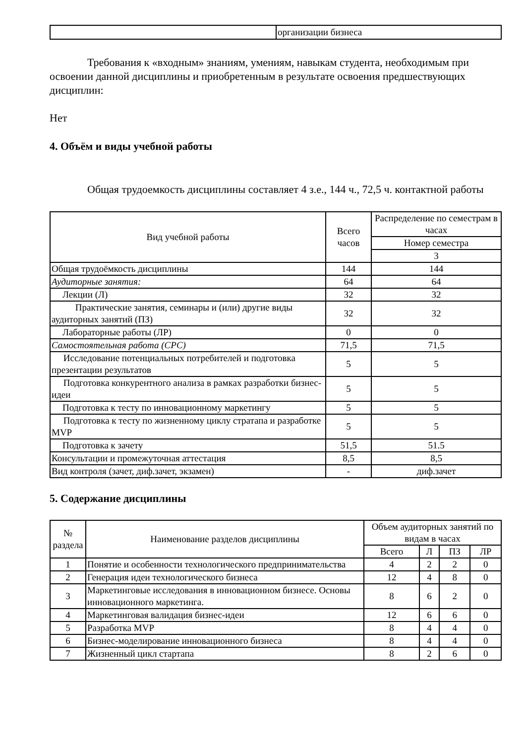| | организации бизнеса |
Требования к «входным» знаниям, умениям, навыкам студента, необходимым при освоении данной дисциплины и приобретенным в результате освоения предшествующих дисциплин:
Нет
4. Объём и виды учебной работы
Общая трудоемкость дисциплины составляет 4 з.е., 144 ч., 72,5 ч. контактной работы
| Вид учебной работы | Всего часов | Распределение по семестрам в часах |
| --- | --- | --- |
| | | Номер семестра |
| | | 3 |
| Общая трудоёмкость дисциплины | 144 | 144 |
| Аудиторные занятия: | 64 | 64 |
| Лекции (Л) | 32 | 32 |
| Практические занятия, семинары и (или) другие виды аудиторных занятий (ПЗ) | 32 | 32 |
| Лабораторные работы (ЛР) | 0 | 0 |
| Самостоятельная работа (СРС) | 71,5 | 71,5 |
| Исследование потенциальных потребителей и подготовка презентации результатов | 5 | 5 |
| Подготовка конкурентного анализа в рамках разработки бизнес-идеи | 5 | 5 |
| Подготовка к тесту по инновационному маркетингу | 5 | 5 |
| Подготовка к тесту по жизненному циклу стратапа и разработке MVP | 5 | 5 |
| Подготовка к зачету | 51,5 | 51.5 |
| Консультации и промежуточная аттестация | 8,5 | 8,5 |
| Вид контроля (зачет, диф.зачет, экзамен) | - | диф.зачет |
5. Содержание дисциплины
| № раздела | Наименование разделов дисциплины | Объем аудиторных занятий по видам в часах | | | |
| --- | --- | --- | --- | --- | --- |
| | | Всего | Л | ПЗ | ЛР |
| 1 | Понятие и особенности технологического предпринимательства | 4 | 2 | 2 | 0 |
| 2 | Генерация идеи технологического бизнеса | 12 | 4 | 8 | 0 |
| 3 | Маркетинговые исследования в инновационном бизнесе. Основы инновационного маркетинга. | 8 | 6 | 2 | 0 |
| 4 | Маркетинговая валидация бизнес-идеи | 12 | 6 | 6 | 0 |
| 5 | Разработка MVP | 8 | 4 | 4 | 0 |
| 6 | Бизнес-моделирование инновационного бизнеса | 8 | 4 | 4 | 0 |
| 7 | Жизненный цикл стартапа | 8 | 2 | 6 | 0 |